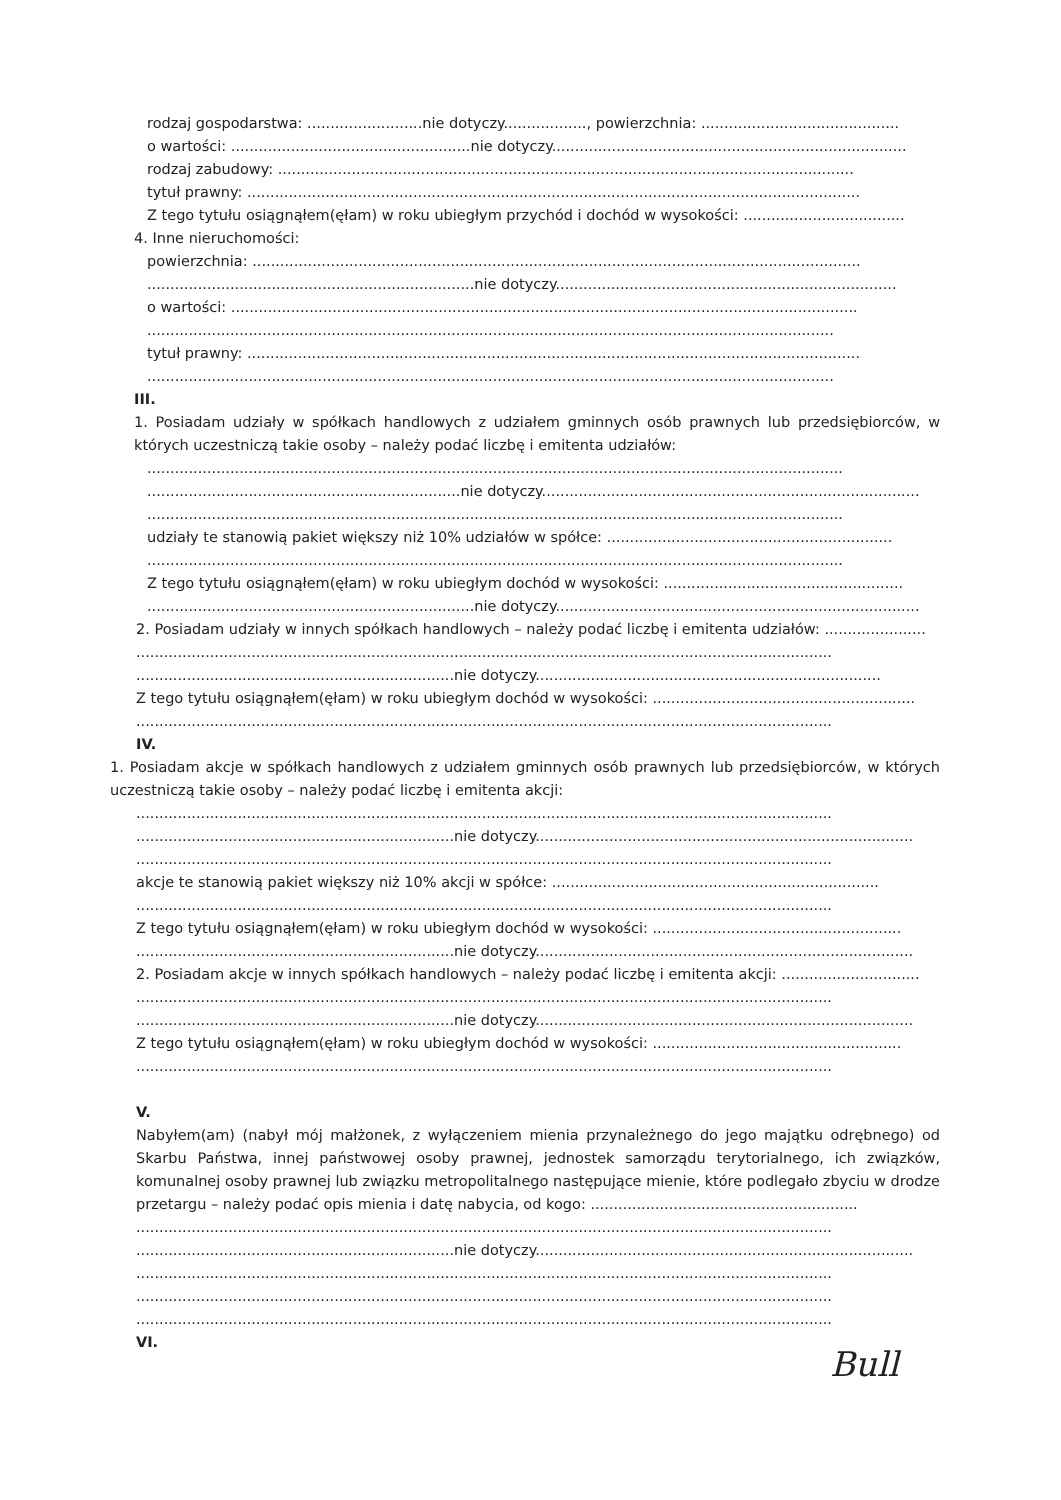rodzaj gospodarstwa: .........................nie dotyczy.................., powierzchnia: ...........................................
o wartości: ....................................................nie dotyczy.............................................................................
rodzaj zabudowy: .............................................................................................................................
tytuł prawny: .....................................................................................................................................
Z tego tytułu osiągnąłem(ęłam) w roku ubiegłym przychód i dochód w wysokości: ...................................
4. Inne nieruchomości:
powierzchnia: ....................................................................................................................................
.......................................................................nie dotyczy..........................................................................
o wartości: ........................................................................................................................................
.....................................................................................................................................................
tytuł prawny: .....................................................................................................................................
.....................................................................................................................................................
III.
1. Posiadam udziały w spółkach handlowych z udziałem gminnych osób prawnych lub przedsiębiorców, w których uczestniczą takie osoby – należy podać liczbę i emitenta udziałów:
.......................................................................................................................................................
....................................................................nie dotyczy..................................................................................
.......................................................................................................................................................
udziały te stanowią pakiet większy niż 10% udziałów w spółce: ..............................................................
.......................................................................................................................................................
Z tego tytułu osiągnąłem(ęłam) w roku ubiegłym dochód w wysokości: ....................................................
.......................................................................nie dotyczy...............................................................................
2. Posiadam udziały w innych spółkach handlowych – należy podać liczbę i emitenta udziałów: ......................
.......................................................................................................................................................
.....................................................................nie dotyczy...........................................................................
Z tego tytułu osiągnąłem(ęłam) w roku ubiegłym dochód w wysokości: .........................................................
.......................................................................................................................................................
IV.
1. Posiadam akcje w spółkach handlowych z udziałem gminnych osób prawnych lub przedsiębiorców, w których uczestniczą takie osoby – należy podać liczbę i emitenta akcji:
.......................................................................................................................................................
.....................................................................nie dotyczy..................................................................................
.......................................................................................................................................................
akcje te stanowią pakiet większy niż 10% akcji w spółce: .......................................................................
.......................................................................................................................................................
Z tego tytułu osiągnąłem(ęłam) w roku ubiegłym dochód w wysokości: ......................................................
.....................................................................nie dotyczy..................................................................................
2. Posiadam akcje w innych spółkach handlowych – należy podać liczbę i emitenta akcji: ..............................
.......................................................................................................................................................
.....................................................................nie dotyczy..................................................................................
Z tego tytułu osiągnąłem(ęłam) w roku ubiegłym dochód w wysokości: ......................................................
.......................................................................................................................................................
V.
Nabyłem(am) (nabył mój małżonek, z wyłączeniem mienia przynależnego do jego majątku odrębnego) od Skarbu Państwa, innej państwowej osoby prawnej, jednostek samorządu terytorialnego, ich związków, komunalnej osoby prawnej lub związku metropolitalnego następujące mienie, które podlegało zbyciu w drodze przetargu – należy podać opis mienia i datę nabycia, od kogo: ..........................................................
.......................................................................................................................................................
.....................................................................nie dotyczy..................................................................................
.......................................................................................................................................................
.......................................................................................................................................................
.......................................................................................................................................................
VI.
Bull